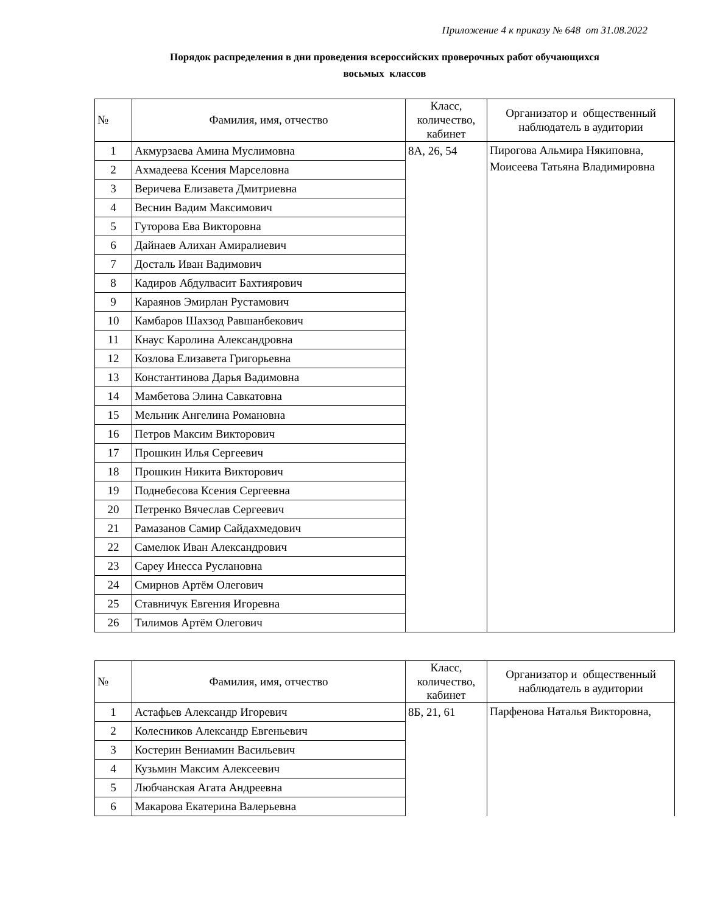Приложение 4 к приказу № 648 от 31.08.2022
Порядок распределения в дни проведения всероссийских проверочных работ обучающихся
восьмых классов
| № | Фамилия, имя, отчество | Класс, количество, кабинет | Организатор и общественный наблюдатель в аудитории |
| --- | --- | --- | --- |
| 1 | Акмурзаева Амина Муслимовна | 8А, 26, 54 | Пирогова Альмира Някиповна, Моисеева Татьяна Владимировна |
| 2 | Ахмадеева Ксения Марселовна | | |
| 3 | Веричева Елизавета Дмитриевна | | |
| 4 | Веснин Вадим Максимович | | |
| 5 | Гуторова Ева Викторовна | | |
| 6 | Дайнаев Алихан Амиралиевич | | |
| 7 | Досталь Иван Вадимович | | |
| 8 | Кадиров Абдулвасит Бахтиярович | | |
| 9 | Караянов Эмирлан Рустамович | | |
| 10 | Камбаров Шахзод Равшанбекович | | |
| 11 | Кнаус Каролина Александровна | | |
| 12 | Козлова Елизавета Григорьевна | | |
| 13 | Константинова Дарья Вадимовна | | |
| 14 | Мамбетова Элина Савкатовна | | |
| 15 | Мельник Ангелина Романовна | | |
| 16 | Петров Максим Викторович | | |
| 17 | Прошкин Илья Сергеевич | | |
| 18 | Прошкин Никита Викторович | | |
| 19 | Поднебесова Ксения Сергеевна | | |
| 20 | Петренко Вячеслав Сергеевич | | |
| 21 | Рамазанов Самир Сайдахмедович | | |
| 22 | Самелюк Иван Александрович | | |
| 23 | Сареу Инесса Руслановна | | |
| 24 | Смирнов Артём Олегович | | |
| 25 | Ставничук Евгения Игоревна | | |
| 26 | Тилимов Артём Олегович | | |
| № | Фамилия, имя, отчество | Класс, количество, кабинет | Организатор и общественный наблюдатель в аудитории |
| --- | --- | --- | --- |
| 1 | Астафьев Александр Игоревич | 8Б, 21, 61 | Парфенова Наталья Викторовна, |
| 2 | Колесников Александр Евгеньевич | | |
| 3 | Костерин Вениамин Васильевич | | |
| 4 | Кузьмин Максим Алексеевич | | |
| 5 | Любчанская Агата Андреевна | | |
| 6 | Макарова Екатерина Валерьевна | | |